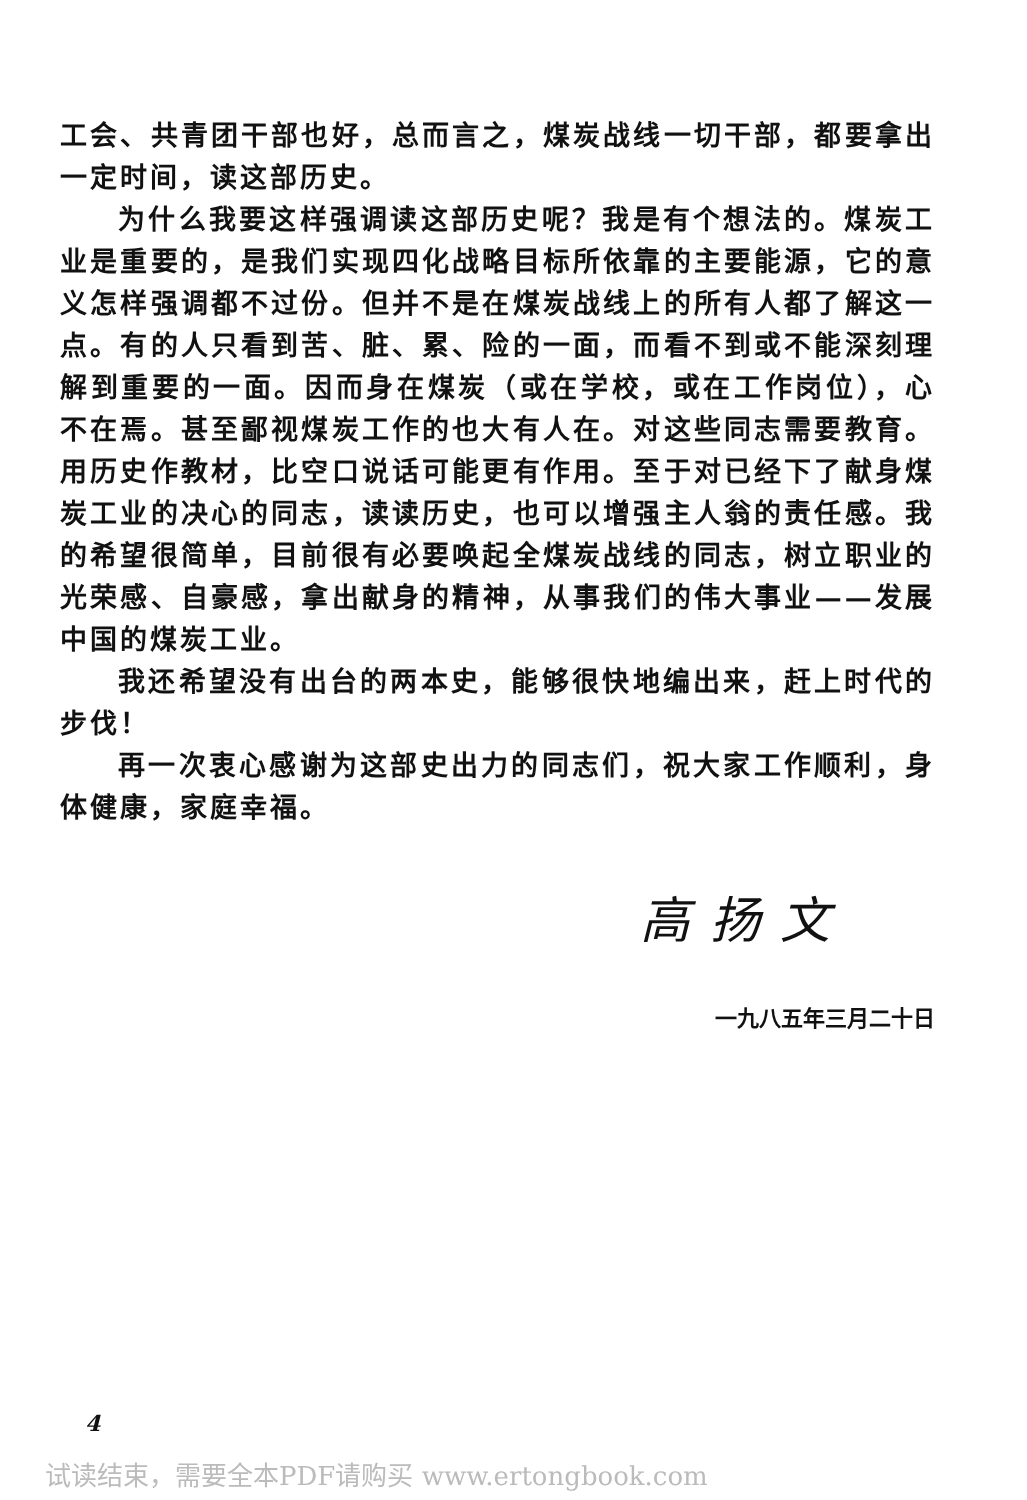工会、共青团干部也好，总而言之，煤炭战线一切干部，都要拿出一定时间，读这部历史。
为什么我要这样强调读这部历史呢？我是有个想法的。煤炭工业是重要的，是我们实现四化战略目标所依靠的主要能源，它的意义怎样强调都不过份。但并不是在煤炭战线上的所有人都了解这一点。有的人只看到苦、脏、累、险的一面，而看不到或不能深刻理解到重要的一面。因而身在煤炭（或在学校，或在工作岗位），心不在焉。甚至鄙视煤炭工作的也大有人在。对这些同志需要教育。用历史作教材，比空口说话可能更有作用。至于对已经下了献身煤炭工业的决心的同志，读读历史，也可以增强主人翁的责任感。我的希望很简单，目前很有必要唤起全煤炭战线的同志，树立职业的光荣感、自豪感，拿出献身的精神，从事我们的伟大事业——发展中国的煤炭工业。
我还希望没有出台的两本史，能够很快地编出来，赶上时代的步伐！
再一次衷心感谢为这部史出力的同志们，祝大家工作顺利，身体健康，家庭幸福。
高扬文
一九八五年三月二十日
4
试读结束，需要全本PDF请购买 www.ertongbook.com